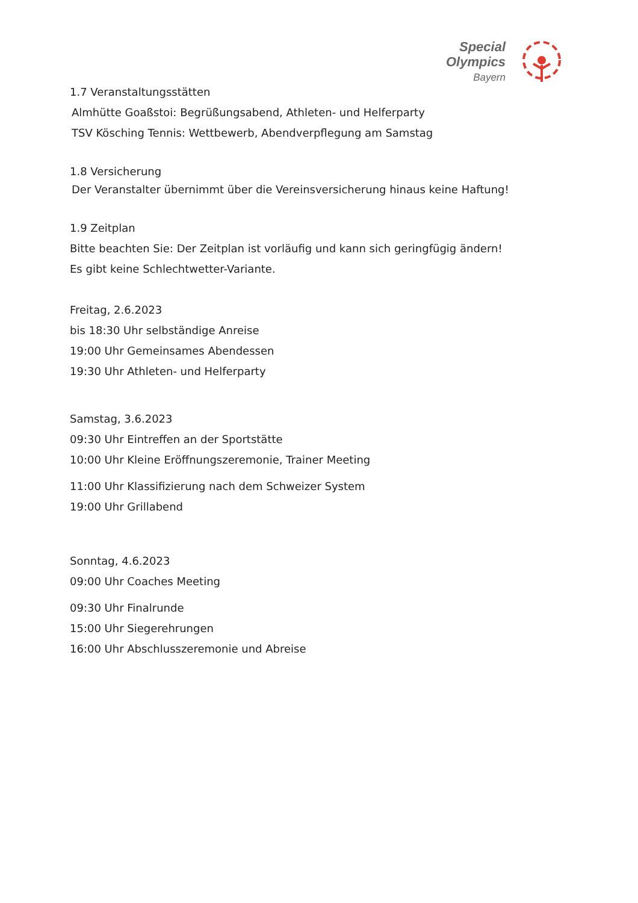Special
Olympics
Bayern
1.7 Veranstaltungsstätten
Almhütte Goaßstoi: Begrüßungsabend, Athleten- und Helferparty
TSV Kösching Tennis: Wettbewerb, Abendverpflegung am Samstag
1.8 Versicherung
Der Veranstalter übernimmt über die Vereinsversicherung hinaus keine Haftung!
1.9 Zeitplan
Bitte beachten Sie: Der Zeitplan ist vorläufig und kann sich geringfügig ändern!
Es gibt keine Schlechtwetter-Variante.
Freitag, 2.6.2023
bis 18:30 Uhr selbständige Anreise
19:00 Uhr Gemeinsames Abendessen
19:30 Uhr Athleten- und Helferparty
Samstag, 3.6.2023
09:30 Uhr Eintreffen an der Sportstätte
10:00 Uhr Kleine Eröffnungszeremonie, Trainer Meeting
11:00 Uhr Klassifizierung nach dem Schweizer System
19:00 Uhr Grillabend
Sonntag, 4.6.2023
09:00 Uhr Coaches Meeting
09:30 Uhr Finalrunde
15:00 Uhr Siegerehrungen
16:00 Uhr Abschlusszeremonie und Abreise